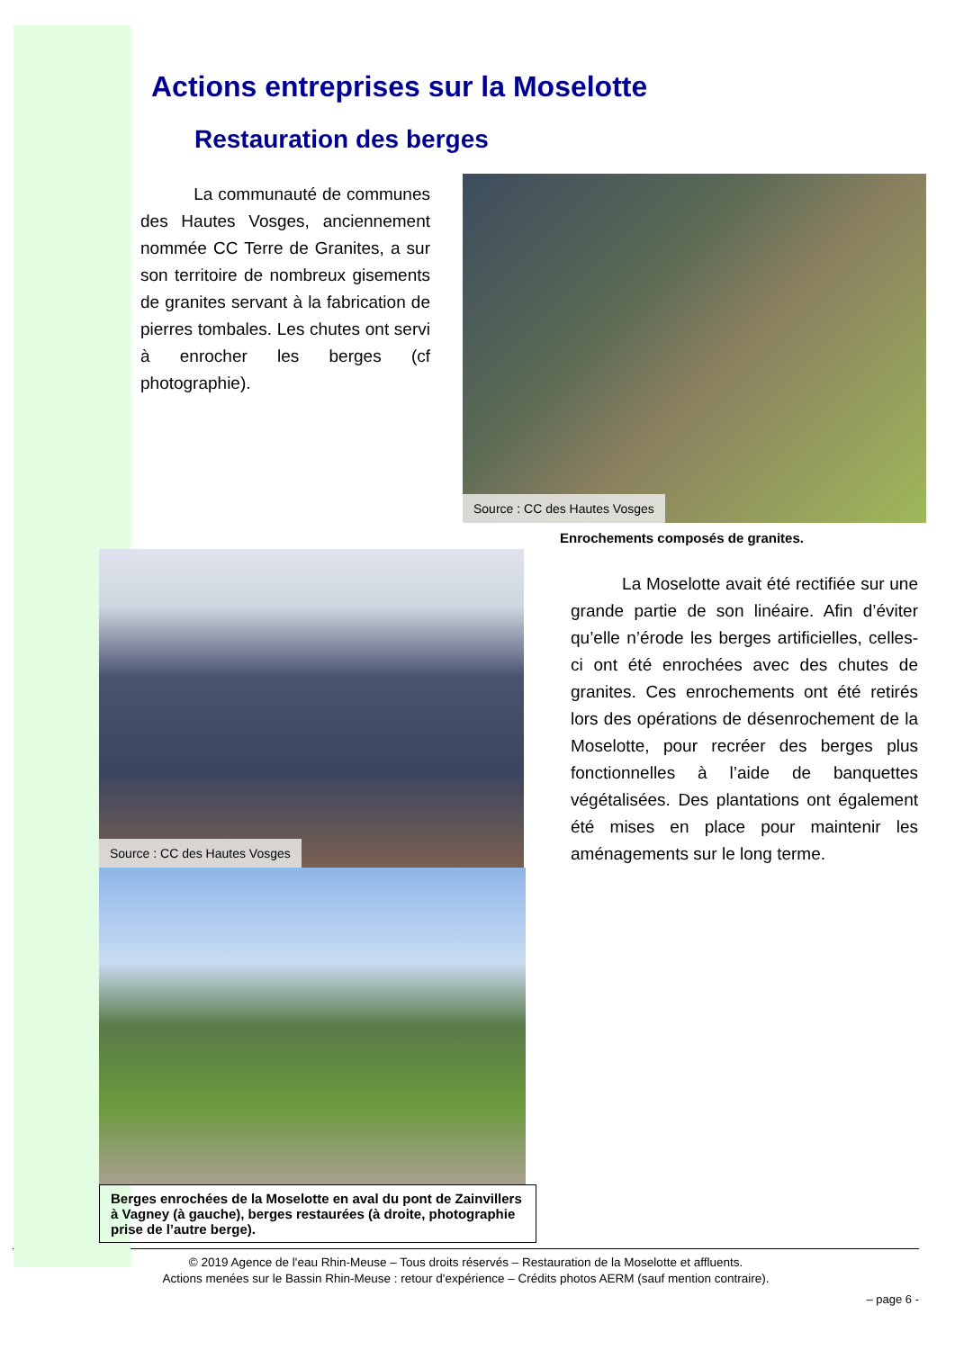Actions entreprises sur la Moselotte
Restauration des berges
La communauté de communes des Hautes Vosges, anciennement nommée CC Terre de Granites, a sur son territoire de nombreux gisements de granites servant à la fabrication de pierres tombales. Les chutes ont servi à enrocher les berges (cf photographie).
Source : CC des Hautes Vosges
Enrochements composés de granites.
Source : CC des Hautes Vosges
Berges enrochées de la Moselotte en aval du pont de Zainvillers à Vagney (à gauche), berges restaurées (à droite, photographie prise de l’autre berge).
La Moselotte avait été rectifiée sur une grande partie de son linéaire. Afin d’éviter qu’elle n’érode les berges artificielles, celles-ci ont été enrochées avec des chutes de granites. Ces enrochements ont été retirés lors des opérations de désenrochement de la Moselotte, pour recréer des berges plus fonctionnelles à l’aide de banquettes végétalisées. Des plantations ont également été mises en place pour maintenir les aménagements sur le long terme.
© 2019 Agence de l'eau Rhin-Meuse – Tous droits réservés – Restauration de la Moselotte et affluents.
Actions menées sur le Bassin Rhin-Meuse : retour d'expérience – Crédits photos AERM (sauf mention contraire).
– page 6 -